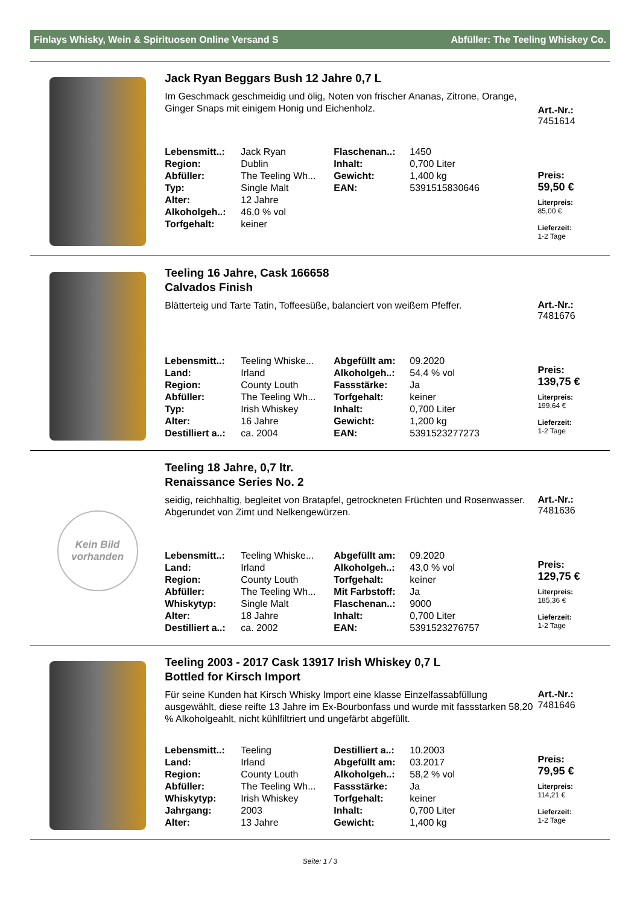Finlays Whisky, Wein & Spirituosen Online Versand S Abfüller: The Teeling Whiskey Co.
Jack Ryan Beggars Bush 12 Jahre 0,7 L
Im Geschmack geschmeidig und ölig, Noten von frischer Ananas, Zitrone, Orange, Ginger Snaps mit einigem Honig und Eichenholz.
| Lebensmitt..: | Jack Ryan | Flaschenan..: | 1450 |
| Region: | Dublin | Inhalt: | 0,700 Liter |
| Abfüller: | The Teeling Wh... | Gewicht: | 1,400 kg |
| Typ: | Single Malt | EAN: | 5391515830646 |
| Alter: | 12 Jahre | | |
| Alkoholgeh..: | 46,0 % vol | | |
| Torfgehalt: | keiner | | |
Art.-Nr.:
7451614
Preis:
59,50 €
Literpreis:
85,00 €
Lieferzeit:
1-2 Tage
Teeling 16 Jahre, Cask 166658
Calvados Finish
Blätterteig und Tarte Tatin, Toffeesüße, balanciert von weißem Pfeffer.
| Lebensmitt..: | Teeling Whiske... | Abgefüllt am: | 09.2020 |
| Land: | Irland | Alkoholgeh..: | 54,4 % vol |
| Region: | County Louth | Fassstärke: | Ja |
| Abfüller: | The Teeling Wh... | Torfgehalt: | keiner |
| Typ: | Irish Whiskey | Inhalt: | 0,700 Liter |
| Alter: | 16 Jahre | Gewicht: | 1,200 kg |
| Destilliert a..: | ca. 2004 | EAN: | 5391523277273 |
Art.-Nr.:
7481676
Preis:
139,75 €
Literpreis:
199,64 €
Lieferzeit:
1-2 Tage
Kein Bild
vorhanden
Teeling 18 Jahre, 0,7 ltr.
Renaissance Series No. 2
seidig, reichhaltig, begleitet von Bratapfel, getrockneten Früchten und Rosenwasser. Abgerundet von Zimt und Nelkengewürzen.
| Lebensmitt..: | Teeling Whiske... | Abgefüllt am: | 09.2020 |
| Land: | Irland | Alkoholgeh..: | 43,0 % vol |
| Region: | County Louth | Torfgehalt: | keiner |
| Abfüller: | The Teeling Wh... | Mit Farbstoff: | Ja |
| Whiskytyp: | Single Malt | Flaschenan..: | 9000 |
| Alter: | 18 Jahre | Inhalt: | 0,700 Liter |
| Destilliert a..: | ca. 2002 | EAN: | 5391523276757 |
Art.-Nr.:
7481636
Preis:
129,75 €
Literpreis:
185,36 €
Lieferzeit:
1-2 Tage
Teeling 2003 - 2017 Cask 13917 Irish Whiskey 0,7 L
Bottled for Kirsch Import
Für seine Kunden hat Kirsch Whisky Import eine klasse Einzelfassabfüllung ausgewählt, diese reifte 13 Jahre im Ex-Bourbonfass und wurde mit fassstarken 58,20 % Alkoholgeahlt, nicht kühlfiltriert und ungefärbt abgefüllt.
| Lebensmitt..: | Teeling | Destilliert a..: | 10.2003 |
| Land: | Irland | Abgefüllt am: | 03.2017 |
| Region: | County Louth | Alkoholgeh..: | 58,2 % vol |
| Abfüller: | The Teeling Wh... | Fassstärke: | Ja |
| Whiskytyp: | Irish Whiskey | Torfgehalt: | keiner |
| Jahrgang: | 2003 | Inhalt: | 0,700 Liter |
| Alter: | 13 Jahre | Gewicht: | 1,400 kg |
Art.-Nr.:
7481646
Preis:
79,95 €
Literpreis:
114,21 €
Lieferzeit:
1-2 Tage
Seite: 1 / 3